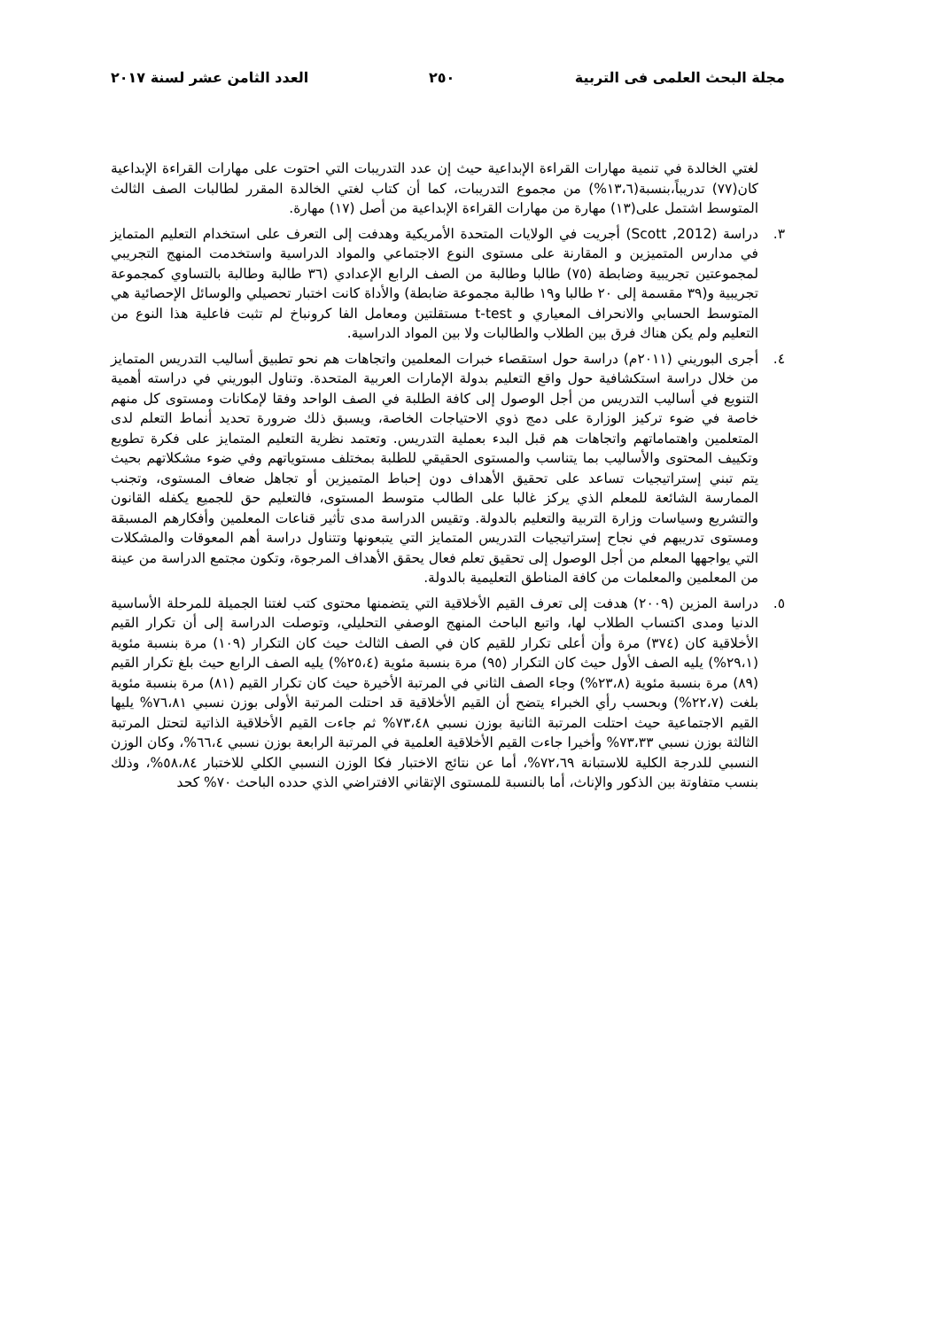مجلة البحث العلمى فى التربية ٢٥٠ العدد الثامن عشر لسنة ٢٠١٧
لغتي الخالدة في تنمية مهارات القراءة الإبداعية حيث إن عدد التدريبات التي احتوت على مهارات القراءة الإبداعية كان(٧٧) تدريباً،بنسبة(١٣،٦%) من مجموع التدريبات، كما أن كتاب لغتي الخالدة المقرر لطالبات الصف الثالث المتوسط اشتمل على(١٣) مهارة من مهارات القراءة الإبداعية من أصل (١٧) مهارة.
٣. دراسة (Scott ,2012) أجريت في الولايات المتحدة الأمريكية وهدفت إلى التعرف على استخدام التعليم المتمايز في مدارس المتميزين و المقارنة على مستوى النوع الاجتماعي والمواد الدراسية واستخدمت المنهج التجريبي لمجموعتين تجريبية وضابطة (٧٥) طالبا وطالبة من الصف الرابع الإعدادي (٣٦ طالبة وطالبة بالتساوي كمجموعة تجريبية و(٣٩ مقسمة إلى ٢٠ طالبا و١٩ طالبة مجموعة ضابطة) والأداة كانت اختبار تحصيلي والوسائل الإحصائية هي المتوسط الحسابي والانحراف المعياري و t-test مستقلتين ومعامل الفا كرونباخ لم تثبت فاعلية هذا النوع من التعليم ولم يكن هناك فرق بين الطلاب والطالبات ولا بين المواد الدراسية.
٤. أجرى البوريني (٢٠١١م) دراسة حول استقصاء خبرات المعلمين واتجاهات هم نحو تطبيق أساليب التدريس المتمايز من خلال دراسة استكشافية حول واقع التعليم بدولة الإمارات العربية المتحدة. وتناول البوريني في دراسته أهمية التنويع في أساليب التدريس من أجل الوصول إلى كافة الطلبة في الصف الواحد وفقا لإمكانات ومستوى كل منهم خاصة في ضوء تركيز الوزارة على دمج ذوي الاحتياجات الخاصة، ويسبق ذلك ضرورة تحديد أنماط التعلم لدى المتعلمين واهتماماتهم واتجاهات هم قبل البدء بعملية التدريس. وتعتمد نظرية التعليم المتمايز على فكرة تطويع وتكييف المحتوى والأساليب بما يتناسب والمستوى الحقيقي للطلبة بمختلف مستوياتهم وفي ضوء مشكلاتهم بحيث يتم تبني إستراتيجيات تساعد على تحقيق الأهداف دون إحباط المتميزين أو تجاهل ضعاف المستوى، وتجنب الممارسة الشائعة للمعلم الذي يركز غالبا على الطالب متوسط المستوى، فالتعليم حق للجميع يكفله القانون والتشريع وسياسات وزارة التربية والتعليم بالدولة. وتقيس الدراسة مدى تأثير قناعات المعلمين وأفكارهم المسبقة ومستوى تدريبهم في نجاح إستراتيجيات التدريس المتمايز التي يتبعونها وتتناول دراسة أهم المعوقات والمشكلات التي يواجهها المعلم من أجل الوصول إلى تحقيق تعلم فعال يحقق الأهداف المرجوة، وتكون مجتمع الدراسة من عينة من المعلمين والمعلمات من كافة المناطق التعليمية بالدولة.
٥. دراسة المزين (٢٠٠٩) هدفت إلى تعرف القيم الأخلاقية التي يتضمنها محتوى كتب لغتنا الجميلة للمرحلة الأساسية الدنيا ومدى اكتساب الطلاب لها، واتبع الباحث المنهج الوصفي التحليلي، وتوصلت الدراسة إلى أن تكرار القيم الأخلاقية كان (٣٧٤) مرة وأن أعلى تكرار للقيم كان في الصف الثالث حيث كان التكرار (١٠٩) مرة بنسبة مئوية (٢٩،١%) يليه الصف الأول حيث كان التكرار (٩٥) مرة بنسبة مئوية (٢٥،٤%) يليه الصف الرابع حيث بلغ تكرار القيم (٨٩) مرة بنسبة مئوية (٢٣،٨%) وجاء الصف الثاني في المرتبة الأخيرة حيث كان تكرار القيم (٨١) مرة بنسبة مئوية بلغت (٢٢،٧%) وبحسب رأي الخبراء يتضح أن القيم الأخلاقية قد احتلت المرتبة الأولى بوزن نسبي ٧٦،٨١% يليها القيم الاجتماعية حيث احتلت المرتبة الثانية بوزن نسبي ٧٣،٤٨% ثم جاءت القيم الأخلاقية الذاتية لتحتل المرتبة الثالثة بوزن نسبي ٧٣،٣٣% وأخيرا جاءت القيم الأخلاقية العلمية في المرتبة الرابعة بوزن نسبي ٦٦،٤%، وكان الوزن النسبي للدرجة الكلية للاستبانة ٧٢،٦٩%، أما عن نتائج الاختبار فكا الوزن النسبي الكلي للاختبار ٥٨،٨٤%، وذلك بنسب متفاوتة بين الذكور والإناث، أما بالنسبة للمستوى الإتقاني الافتراضي الذي حدده الباحث ٧٠% كحد